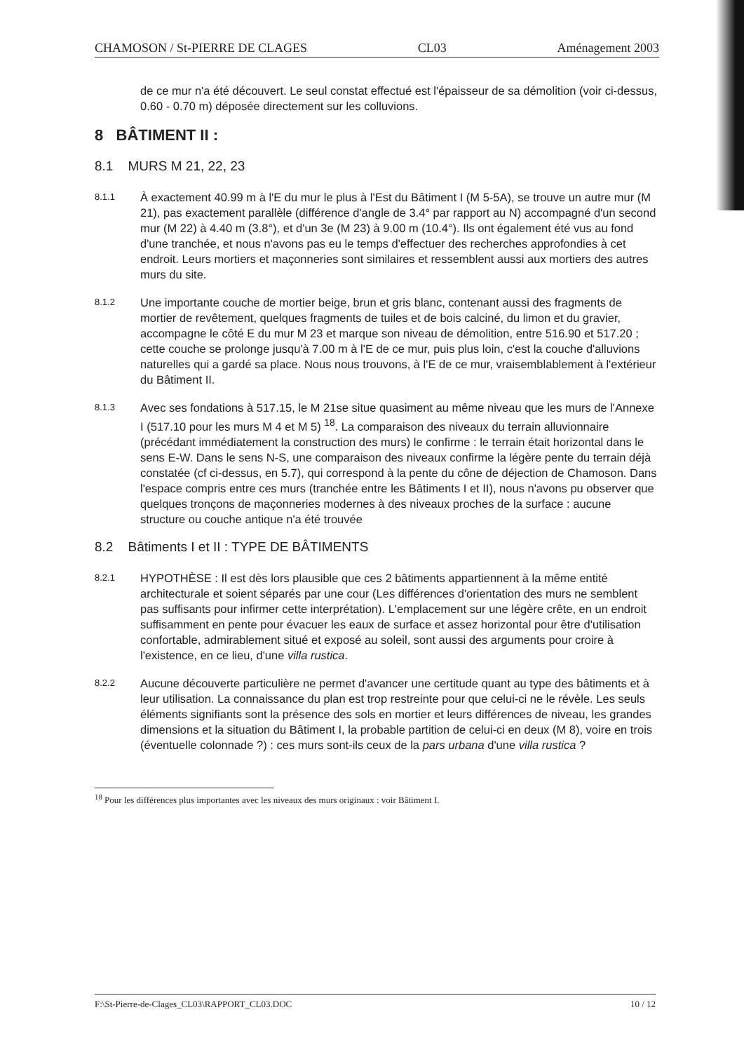CHAMOSON / St-PIERRE DE CLAGES CL03 Aménagement 2003
de ce mur n'a été découvert. Le seul constat effectué est l'épaisseur de sa démolition (voir ci-dessus, 0.60 - 0.70 m) déposée directement sur les colluvions.
8 BÂTIMENT II :
8.1 MURS M 21, 22, 23
8.1.1
À exactement 40.99 m à l'E du mur le plus à l'Est du Bâtiment I (M 5-5A), se trouve un autre mur (M 21), pas exactement parallèle (différence d'angle de 3.4° par rapport au N) accompagné d'un second mur (M 22) à 4.40 m (3.8°), et d'un 3e (M 23) à 9.00 m (10.4°). Ils ont également été vus au fond d'une tranchée, et nous n'avons pas eu le temps d'effectuer des recherches approfondies à cet endroit. Leurs mortiers et maçonneries sont similaires et ressemblent aussi aux mortiers des autres murs du site.
8.1.2
Une importante couche de mortier beige, brun et gris blanc, contenant aussi des fragments de mortier de revêtement, quelques fragments de tuiles et de bois calciné, du limon et du gravier, accompagne le côté E du mur M 23 et marque son niveau de démolition, entre 516.90 et 517.20 ; cette couche se prolonge jusqu'à 7.00 m à l'E de ce mur, puis plus loin, c'est la couche d'alluvions naturelles qui a gardé sa place. Nous nous trouvons, à l'E de ce mur, vraisemblablement à l'extérieur du Bâtiment II.
8.1.3
Avec ses fondations à 517.15, le M 21se situe quasiment au même niveau que les murs de l'Annexe I (517.10 pour les murs M 4 et M 5) <sup>18</sup>. La comparaison des niveaux du terrain alluvionnaire (précédant immédiatement la construction des murs) le confirme : le terrain était horizontal dans le sens E-W. Dans le sens N-S, une comparaison des niveaux confirme la légère pente du terrain déjà constatée (cf ci-dessus, en 5.7), qui correspond à la pente du cône de déjection de Chamoson. Dans l'espace compris entre ces murs (tranchée entre les Bâtiments I et II), nous n'avons pu observer que quelques tronçons de maçonneries modernes à des niveaux proches de la surface : aucune structure ou couche antique n'a été trouvée
8.2 Bâtiments I et II : TYPE DE BÂTIMENTS
8.2.1
HYPOTHÈSE : Il est dès lors plausible que ces 2 bâtiments appartiennent à la même entité architecturale et soient séparés par une cour (Les différences d'orientation des murs ne semblent pas suffisants pour infirmer cette interprétation). L'emplacement sur une légère crête, en un endroit suffisamment en pente pour évacuer les eaux de surface et assez horizontal pour être d'utilisation confortable, admirablement situé et exposé au soleil, sont aussi des arguments pour croire à l'existence, en ce lieu, d'une villa rustica.
8.2.2
Aucune découverte particulière ne permet d'avancer une certitude quant au type des bâtiments et à leur utilisation. La connaissance du plan est trop restreinte pour que celui-ci ne le révèle. Les seuls éléments signifiants sont la présence des sols en mortier et leurs différences de niveau, les grandes dimensions et la situation du Bâtiment I, la probable partition de celui-ci en deux (M 8), voire en trois (éventuelle colonnade ?) : ces murs sont-ils ceux de la pars urbana d'une villa rustica ?
<sup>18</sup> Pour les différences plus importantes avec les niveaux des murs originaux : voir Bâtiment I.
F:\St-Pierre-de-Clages_CL03\RAPPORT_CL03.DOC 10 / 12